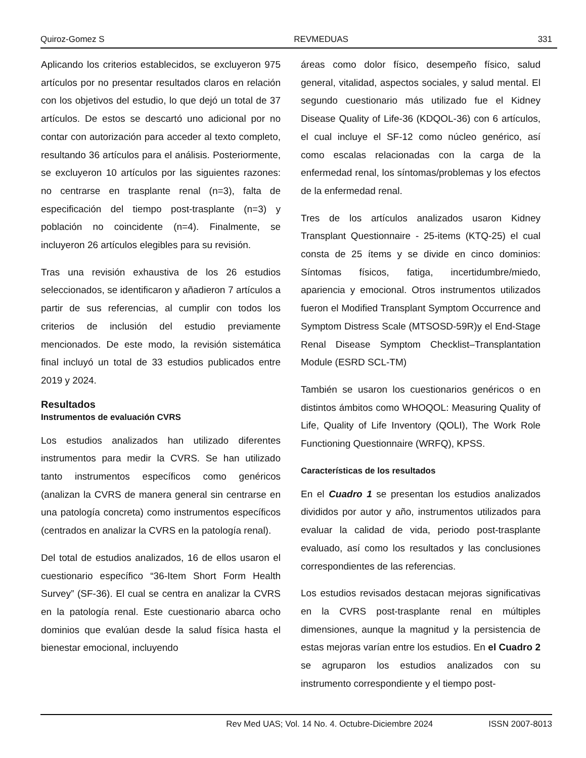Quiroz-Gomez S REVMEDUAS 331
Aplicando los criterios establecidos, se excluyeron 975 artículos por no presentar resultados claros en relación con los objetivos del estudio, lo que dejó un total de 37 artículos. De estos se descartó uno adicional por no contar con autorización para acceder al texto completo, resultando 36 artículos para el análisis. Posteriormente, se excluyeron 10 artículos por las siguientes razones: no centrarse en trasplante renal (n=3), falta de especificación del tiempo post-trasplante (n=3) y población no coincidente (n=4). Finalmente, se incluyeron 26 artículos elegibles para su revisión.
Tras una revisión exhaustiva de los 26 estudios seleccionados, se identificaron y añadieron 7 artículos a partir de sus referencias, al cumplir con todos los criterios de inclusión del estudio previamente mencionados. De este modo, la revisión sistemática final incluyó un total de 33 estudios publicados entre 2019 y 2024.
Resultados
Instrumentos de evaluación CVRS
Los estudios analizados han utilizado diferentes instrumentos para medir la CVRS. Se han utilizado tanto instrumentos específicos como genéricos (analizan la CVRS de manera general sin centrarse en una patología concreta) como instrumentos específicos (centrados en analizar la CVRS en la patología renal).
Del total de estudios analizados, 16 de ellos usaron el cuestionario específico “36-Item Short Form Health Survey” (SF-36). El cual se centra en analizar la CVRS en la patología renal. Este cuestionario abarca ocho dominios que evalúan desde la salud física hasta el bienestar emocional, incluyendo
áreas como dolor físico, desempeño físico, salud general, vitalidad, aspectos sociales, y salud mental. El segundo cuestionario más utilizado fue el Kidney Disease Quality of Life-36 (KDQOL-36) con 6 artículos, el cual incluye el SF-12 como núcleo genérico, así como escalas relacionadas con la carga de la enfermedad renal, los síntomas/problemas y los efectos de la enfermedad renal.
Tres de los artículos analizados usaron Kidney Transplant Questionnaire - 25-items (KTQ-25) el cual consta de 25 ítems y se divide en cinco dominios: Síntomas físicos, fatiga, incertidumbre/miedo, apariencia y emocional. Otros instrumentos utilizados fueron el Modified Transplant Symptom Occurrence and Symptom Distress Scale (MTSOSD-59R)y el End-Stage Renal Disease Symptom Checklist–Transplantation Module (ESRD SCL-TM)
También se usaron los cuestionarios genéricos o en distintos ámbitos como WHOQOL: Measuring Quality of Life, Quality of Life Inventory (QOLI), The Work Role Functioning Questionnaire (WRFQ), KPSS.
Características de los resultados
En el Cuadro 1 se presentan los estudios analizados divididos por autor y año, instrumentos utilizados para evaluar la calidad de vida, periodo post-trasplante evaluado, así como los resultados y las conclusiones correspondientes de las referencias.
Los estudios revisados destacan mejoras significativas en la CVRS post-trasplante renal en múltiples dimensiones, aunque la magnitud y la persistencia de estas mejoras varían entre los estudios. En el Cuadro 2 se agruparon los estudios analizados con su instrumento correspondiente y el tiempo post-
Rev Med UAS; Vol. 14 No. 4. Octubre-Diciembre 2024 ISSN 2007-8013